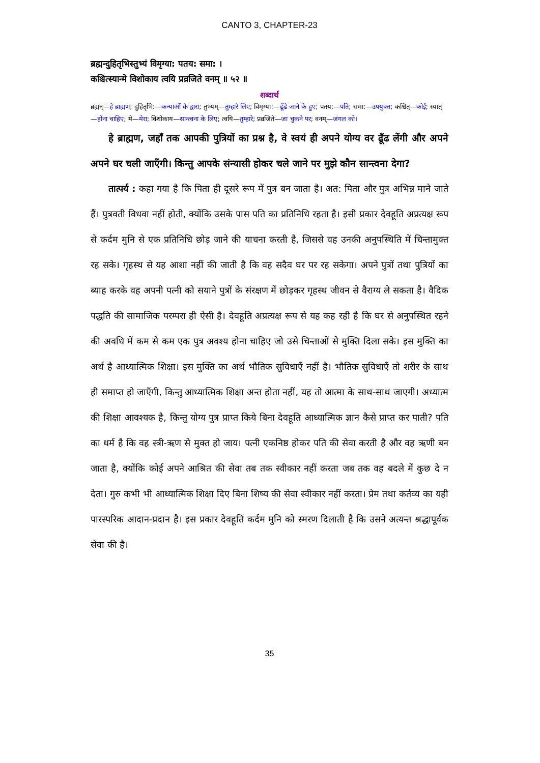CANTO 3, CHAPTER-23
ब्रह्मन्दुहितृभिस्तुभ्यं विमृग्या: पतय: समा: ।
कश्चित्स्यान्मे विशोकाय त्वयि प्रव्रजिते वनम् ॥ ५२ ॥
शब्दार्थ
ब्रह्मन्—हे ब्राह्मण; दुहितृभि:—कन्याओं के द्वारा; तुभ्यम्—तुम्हारे लिए; विमृग्या:—ढूँढे जाने के हुए; पतय:—पति; समा:—उपयुक्त; कश्चित्—कोई; स्यात्—होना चाहिए; मे—मेरा; विशोकाय—सान्त्वना के लिए; त्वयि—तुम्हारे; प्रव्रजिते—जा चुकने पर; वनम्—जंगल को।
हे ब्राह्मण, जहाँ तक आपकी पुत्रियों का प्रश्न है, वे स्वयं ही अपने योग्य वर ढूँढ लेंगी और अपने अपने घर चली जाएँगी। किन्तु आपके संन्यासी होकर चले जाने पर मुझे कौन सान्त्वना देगा?
तात्पर्य : कहा गया है कि पिता ही दूसरे रूप में पुत्र बन जाता है। अत: पिता और पुत्र अभिन्न माने जाते हैं। पुत्रवती विधवा नहीं होती, क्योंकि उसके पास पति का प्रतिनिधि रहता है। इसी प्रकार देवहूति अप्रत्यक्ष रूप से कर्दम मुनि से एक प्रतिनिधि छोड़ जाने की याचना करती है, जिससे वह उनकी अनुपस्थिति में चिन्तामुक्त रह सके। गृहस्थ से यह आशा नहीं की जाती है कि वह सदैव घर पर रह सकेगा। अपने पुत्रों तथा पुत्रियों का ब्याह करके वह अपनी पत्नी को सयाने पुत्रों के संरक्षण में छोड़कर गृहस्थ जीवन से वैराग्य ले सकता है। वैदिक पद्धति की सामाजिक परम्परा ही ऐसी है। देवहूति अप्रत्यक्ष रूप से यह कह रही है कि घर से अनुपस्थित रहने की अवधि में कम से कम एक पुत्र अवश्य होना चाहिए जो उसे चिन्ताओं से मुक्ति दिला सके। इस मुक्ति का अर्थ है आध्यात्मिक शिक्षा। इस मुक्ति का अर्थ भौतिक सुविधाएँ नहीं है। भौतिक सुविधाएँ तो शरीर के साथ ही समाप्त हो जाएँगी, किन्तु आध्यात्मिक शिक्षा अन्त होता नहीं, यह तो आत्मा के साथ-साथ जाएगी। अध्यात्म की शिक्षा आवश्यक है, किन्तु योग्य पुत्र प्राप्त किये बिना देवहूति आध्यात्मिक ज्ञान कैसे प्राप्त कर पाती? पति का धर्म है कि वह स्त्री-ऋण से मुक्त हो जाय। पत्नी एकनिष्ठ होकर पति की सेवा करती है और वह ऋणी बन जाता है, क्योंकि कोई अपने आश्रित की सेवा तब तक स्वीकार नहीं करता जब तक वह बदले में कुछ दे न देता। गुरु कभी भी आध्यात्मिक शिक्षा दिए बिना शिष्य की सेवा स्वीकार नहीं करता। प्रेम तथा कर्तव्य का यही पारस्परिक आदान-प्रदान है। इस प्रकार देवहूति कर्दम मुनि को स्मरण दिलाती है कि उसने अत्यन्त श्रद्धापूर्वक सेवा की है।
35